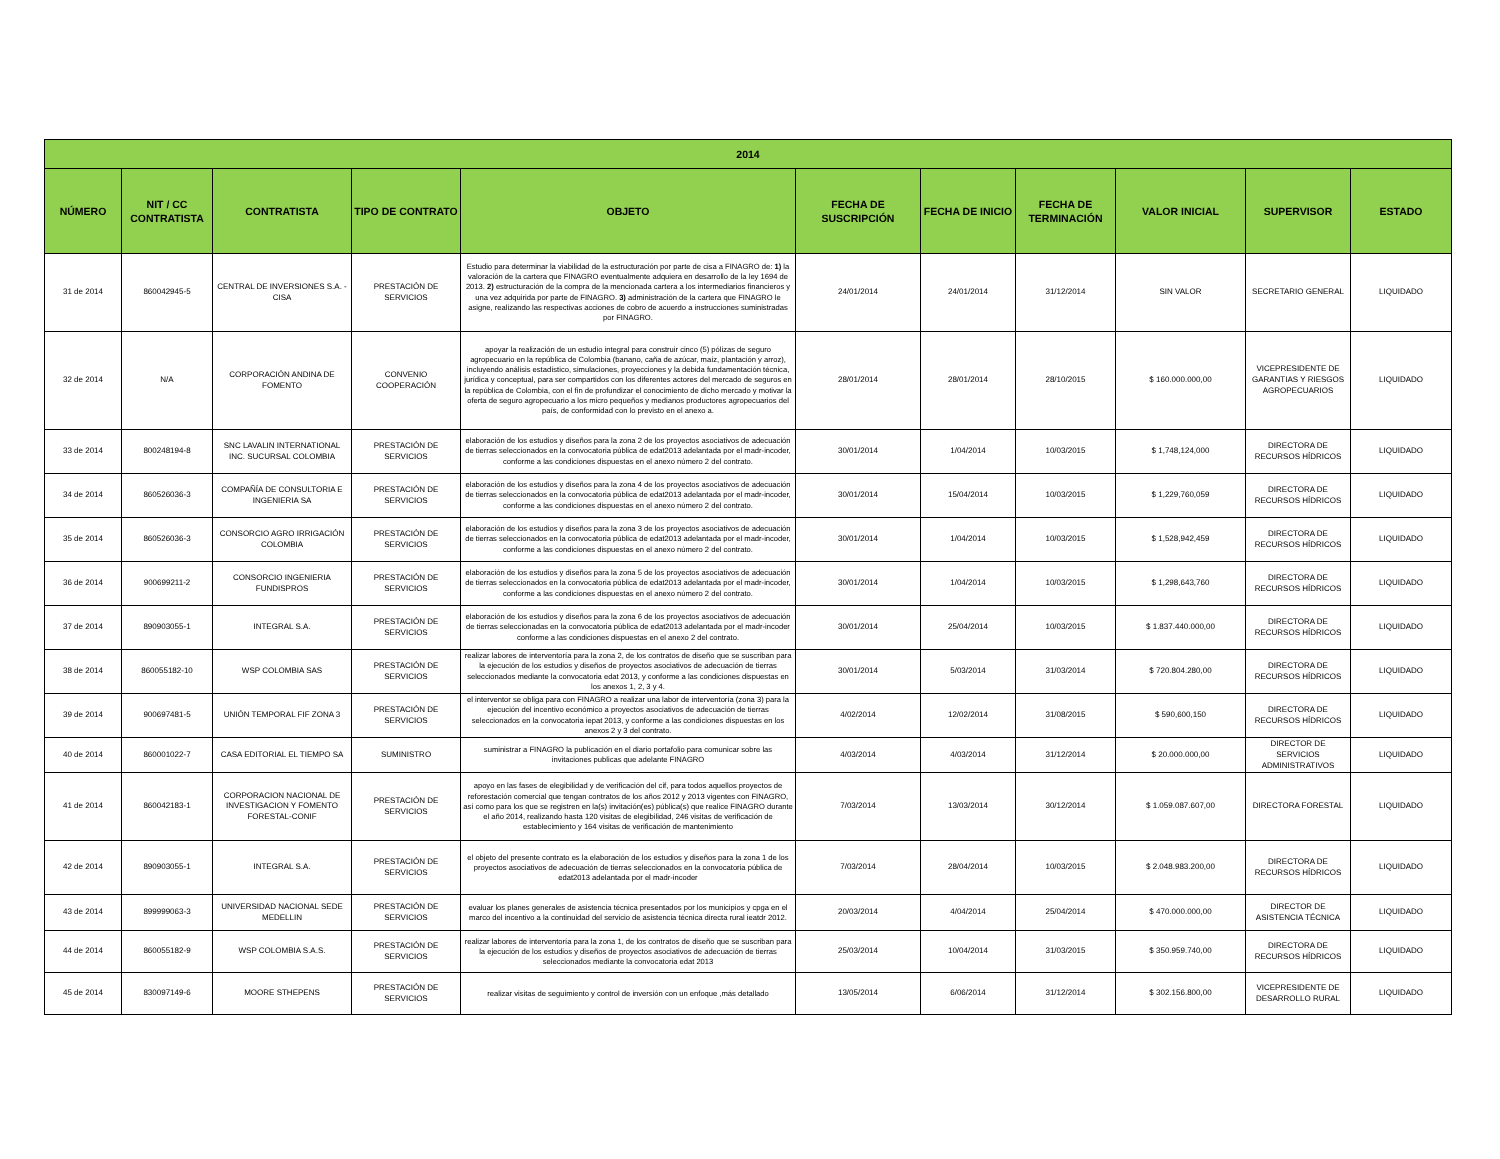| 2014 | | | | | | | | | | |
| --- | --- | --- | --- | --- | --- | --- | --- | --- | --- | --- |
| NÚMERO | NIT / CC CONTRATISTA | CONTRATISTA | TIPO DE CONTRATO | OBJETO | FECHA DE SUSCRIPCIÓN | FECHA DE INICIO | FECHA DE TERMINACIÓN | VALOR INICIAL | SUPERVISOR | ESTADO |
| 31 de 2014 | 860042945-5 | CENTRAL DE INVERSIONES S.A. - CISA | PRESTACIÓN DE SERVICIOS | Estudio para determinar la viabilidad de la estructuración por parte de cisa a FINAGRO de: 1) la valoración de la cartera que FINAGRO eventualmente adquiera en desarrollo de la ley 1694 de 2013. 2) estructuración de la compra de la mencionada cartera a los intermediarios financieros y una vez adquirida por parte de FINAGRO. 3) administración de la cartera que FINAGRO le asigne, realizando las respectivas acciones de cobro de acuerdo a instrucciones suministradas por FINAGRO. | 24/01/2014 | 24/01/2014 | 31/12/2014 | SIN VALOR | SECRETARIO GENERAL | LIQUIDADO |
| 32 de 2014 | N/A | CORPORACIÓN ANDINA DE FOMENTO | CONVENIO COOPERACIÓN | apoyar la realización de un estudio integral para construir cinco (5) pólizas de seguro agropecuario en la república de Colombia (banano, caña de azúcar, maíz, plantación y arroz), incluyendo análisis estadístico, simulaciones, proyecciones y la debida fundamentación técnica, jurídica y conceptual, para ser compartidos con los diferentes actores del mercado de seguros en la república de Colombia, con el fin de profundizar el conocimiento de dicho mercado y motivar la oferta de seguro agropecuario a los micro pequeños y medianos productores agropecuarios del país, de conformidad con lo previsto en el anexo a. | 28/01/2014 | 28/01/2014 | 28/10/2015 | $ 160.000.000,00 | VICEPRESIDENTE DE GARANTIAS Y RIESGOS AGROPECUARIOS | LIQUIDADO |
| 33 de 2014 | 800248194-8 | SNC LAVALIN INTERNATIONAL INC. SUCURSAL COLOMBIA | PRESTACIÓN DE SERVICIOS | elaboración de los estudios y diseños para la zona 2 de los proyectos asociativos de adecuación de tierras seleccionados en la convocatoria pública de edat2013 adelantada por el madr-incoder, conforme a las condiciones dispuestas en el anexo número 2 del contrato. | 30/01/2014 | 1/04/2014 | 10/03/2015 | $ 1,748,124,000 | DIRECTORA DE RECURSOS HÍDRICOS | LIQUIDADO |
| 34 de 2014 | 860526036-3 | COMPAÑÍA DE CONSULTORIA E INGENIERIA SA | PRESTACIÓN DE SERVICIOS | elaboración de los estudios y diseños para la zona 4 de los proyectos asociativos de adecuación de tierras seleccionados en la convocatoria pública de edat2013 adelantada por el madr-incoder, conforme a las condiciones dispuestas en el anexo número 2 del contrato. | 30/01/2014 | 15/04/2014 | 10/03/2015 | $ 1,229,760,059 | DIRECTORA DE RECURSOS HÍDRICOS | LIQUIDADO |
| 35 de 2014 | 860526036-3 | CONSORCIO AGRO IRRIGACIÓN COLOMBIA | PRESTACIÓN DE SERVICIOS | elaboración de los estudios y diseños para la zona 3 de los proyectos asociativos de adecuación de tierras seleccionados en la convocatoria pública de edat2013 adelantada por el madr-incoder, conforme a las condiciones dispuestas en el anexo número 2 del contrato. | 30/01/2014 | 1/04/2014 | 10/03/2015 | $ 1,528,942,459 | DIRECTORA DE RECURSOS HÍDRICOS | LIQUIDADO |
| 36 de 2014 | 900699211-2 | CONSORCIO INGENIERIA FUNDISPROS | PRESTACIÓN DE SERVICIOS | elaboración de los estudios y diseños para la zona 5 de los proyectos asociativos de adecuación de tierras seleccionados en la convocatoria pública de edat2013 adelantada por el madr-incoder, conforme a las condiciones dispuestas en el anexo número 2 del contrato. | 30/01/2014 | 1/04/2014 | 10/03/2015 | $ 1,298,643,760 | DIRECTORA DE RECURSOS HÍDRICOS | LIQUIDADO |
| 37 de 2014 | 890903055-1 | INTEGRAL S.A. | PRESTACIÓN DE SERVICIOS | elaboración de los estudios y diseños para la zona 6 de los proyectos asociativos de adecuación de tierras seleccionadas en la convocatoria pública de edat2013 adelantada por el madr-incoder conforme a las condiciones dispuestas en el anexo 2 del contrato. | 30/01/2014 | 25/04/2014 | 10/03/2015 | $ 1.837.440.000,00 | DIRECTORA DE RECURSOS HÍDRICOS | LIQUIDADO |
| 38 de 2014 | 860055182-10 | WSP COLOMBIA SAS | PRESTACIÓN DE SERVICIOS | realizar labores de interventoría para la zona 2, de los contratos de diseño que se suscriban para la ejecución de los estudios y diseños de proyectos asociativos de adecuación de tierras seleccionados mediante la convocatoria edat 2013, y conforme a las condiciones dispuestas en los anexos 1, 2, 3 y 4. | 30/01/2014 | 5/03/2014 | 31/03/2014 | $ 720.804.280,00 | DIRECTORA DE RECURSOS HÍDRICOS | LIQUIDADO |
| 39 de 2014 | 900697481-5 | UNIÓN TEMPORAL FIF ZONA 3 | PRESTACIÓN DE SERVICIOS | el interventor se obliga para con FINAGRO a realizar una labor de interventoría (zona 3) para la ejecución del incentivo económico a proyectos asociativos de adecuación de tierras seleccionados en la convocatoria iepat 2013, y conforme a las condiciones dispuestas en los anexos 2 y 3 del contrato. | 4/02/2014 | 12/02/2014 | 31/08/2015 | $ 590,600,150 | DIRECTORA DE RECURSOS HÍDRICOS | LIQUIDADO |
| 40 de 2014 | 860001022-7 | CASA EDITORIAL EL TIEMPO SA | SUMINISTRO | suministrar a FINAGRO la publicación en el diario portafolio para comunicar sobre las invitaciones publicas que adelante FINAGRO | 4/03/2014 | 4/03/2014 | 31/12/2014 | $ 20.000.000,00 | DIRECTOR DE SERVICIOS ADMINISTRATIVOS | LIQUIDADO |
| 41 de 2014 | 860042183-1 | CORPORACION NACIONAL DE INVESTIGACION Y FOMENTO FORESTAL-CONIF | PRESTACIÓN DE SERVICIOS | apoyo en las fases de elegibilidad y de verificación del cif, para todos aquellos proyectos de reforestación comercial que tengan contratos de los años 2012 y 2013 vigentes con FINAGRO, así como para los que se registren en la(s) invitación(es) pública(s) que realice FINAGRO durante el año 2014, realizando hasta 120 visitas de elegibilidad, 246 visitas de verificación de establecimiento y 164 visitas de verificación de mantenimiento | 7/03/2014 | 13/03/2014 | 30/12/2014 | $ 1.059.087.607,00 | DIRECTORA FORESTAL | LIQUIDADO |
| 42 de 2014 | 890903055-1 | INTEGRAL S.A. | PRESTACIÓN DE SERVICIOS | el objeto del presente contrato es la elaboración de los estudios y diseños para la zona 1 de los proyectos asociativos de adecuación de tierras seleccionados en la convocatoria pública de edat2013 adelantada por el madr-incoder | 7/03/2014 | 28/04/2014 | 10/03/2015 | $ 2.048.983.200,00 | DIRECTORA DE RECURSOS HÍDRICOS | LIQUIDADO |
| 43 de 2014 | 899999063-3 | UNIVERSIDAD NACIONAL SEDE MEDELLIN | PRESTACIÓN DE SERVICIOS | evaluar los planes generales de asistencia técnica presentados por los municipios y cpga en el marco del incentivo a la continuidad del servicio de asistencia técnica directa rural ieatdr 2012. | 20/03/2014 | 4/04/2014 | 25/04/2014 | $ 470.000.000,00 | DIRECTOR DE ASISTENCIA TÉCNICA | LIQUIDADO |
| 44 de 2014 | 860055182-9 | WSP COLOMBIA S.A.S. | PRESTACIÓN DE SERVICIOS | realizar labores de interventoría para la zona 1, de los contratos de diseño que se suscriban para la ejecución de los estudios y diseños de proyectos asociativos de adecuación de tierras seleccionados mediante la convocatoria edat 2013 | 25/03/2014 | 10/04/2014 | 31/03/2015 | $ 350.959.740,00 | DIRECTORA DE RECURSOS HÍDRICOS | LIQUIDADO |
| 45 de 2014 | 830097149-6 | MOORE STHEPENS | PRESTACIÓN DE SERVICIOS | realizar visitas de seguimiento y control de inversión con un enfoque ,más detallado | 13/05/2014 | 6/06/2014 | 31/12/2014 | $ 302.156.800,00 | VICEPRESIDENTE DE DESARROLLO RURAL | LIQUIDADO |